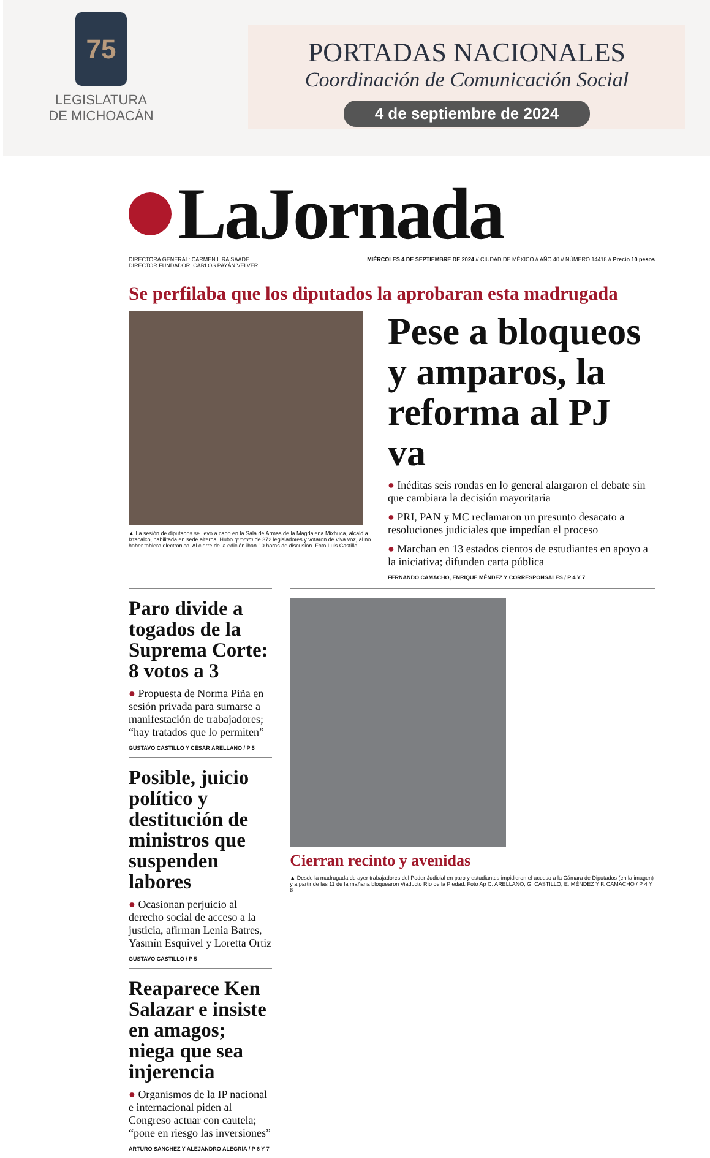75
LEGISLATURA
DE MICHOACÁN
PORTADAS NACIONALES
Coordinación de Comunicación Social
4 de septiembre de 2024
LaJornada
DIRECTORA GENERAL: CARMEN LIRA SAADE
DIRECTOR FUNDADOR: CARLOS PAYÁN VELVER MIÉRCOLES 4 DE SEPTIEMBRE DE 2024 // CIUDAD DE MÉXICO // AÑO 40 // NÚMERO 14418 // Precio 10 pesos
Se perfilaba que los diputados la aprobaran esta madrugada
▲ La sesión de diputados se llevó a cabo en la Sala de Armas de la Magdalena Mixhuca, alcaldía Iztacalco, habilitada en sede alterna. Hubo quorum de 372 legisladores y votaron de viva voz, al no haber tablero electrónico. Al cierre de la edición iban 10 horas de discusión. Foto Luis Castillo
Pese a bloqueos y amparos, la reforma al PJ va
● Inéditas seis rondas en lo general alargaron el debate sin que cambiara la decisión mayoritaria
● PRI, PAN y MC reclamaron un presunto desacato a resoluciones judiciales que impedían el proceso
● Marchan en 13 estados cientos de estudiantes en apoyo a la iniciativa; difunden carta pública
FERNANDO CAMACHO, ENRIQUE MÉNDEZ Y CORRESPONSALES / P 4 Y 7
Paro divide a togados de la Suprema Corte: 8 votos a 3
● Propuesta de Norma Piña en sesión privada para sumarse a manifestación de trabajadores; “hay tratados que lo permiten”
GUSTAVO CASTILLO Y CÉSAR ARELLANO / P 5
Posible, juicio político y destitución de ministros que suspenden labores
● Ocasionan perjuicio al derecho social de acceso a la justicia, afirman Lenia Batres, Yasmín Esquivel y Loretta Ortiz
GUSTAVO CASTILLO / P 5
Reaparece Ken Salazar e insiste en amagos; niega que sea injerencia
● Organismos de la IP nacional e internacional piden al Congreso actuar con cautela; “pone en riesgo las inversiones”
ARTURO SÁNCHEZ Y ALEJANDRO ALEGRÍA / P 6 Y 7
Cierran recinto y avenidas
▲ Desde la madrugada de ayer trabajadores del Poder Judicial en paro y estudiantes impidieron el acceso a la Cámara de Diputados (en la imagen) y a partir de las 11 de la mañana bloquearon Viaducto Río de la Piedad. Foto Ap C. ARELLANO, G. CASTILLO, E. MÉNDEZ Y F. CAMACHO / P 4 Y 8